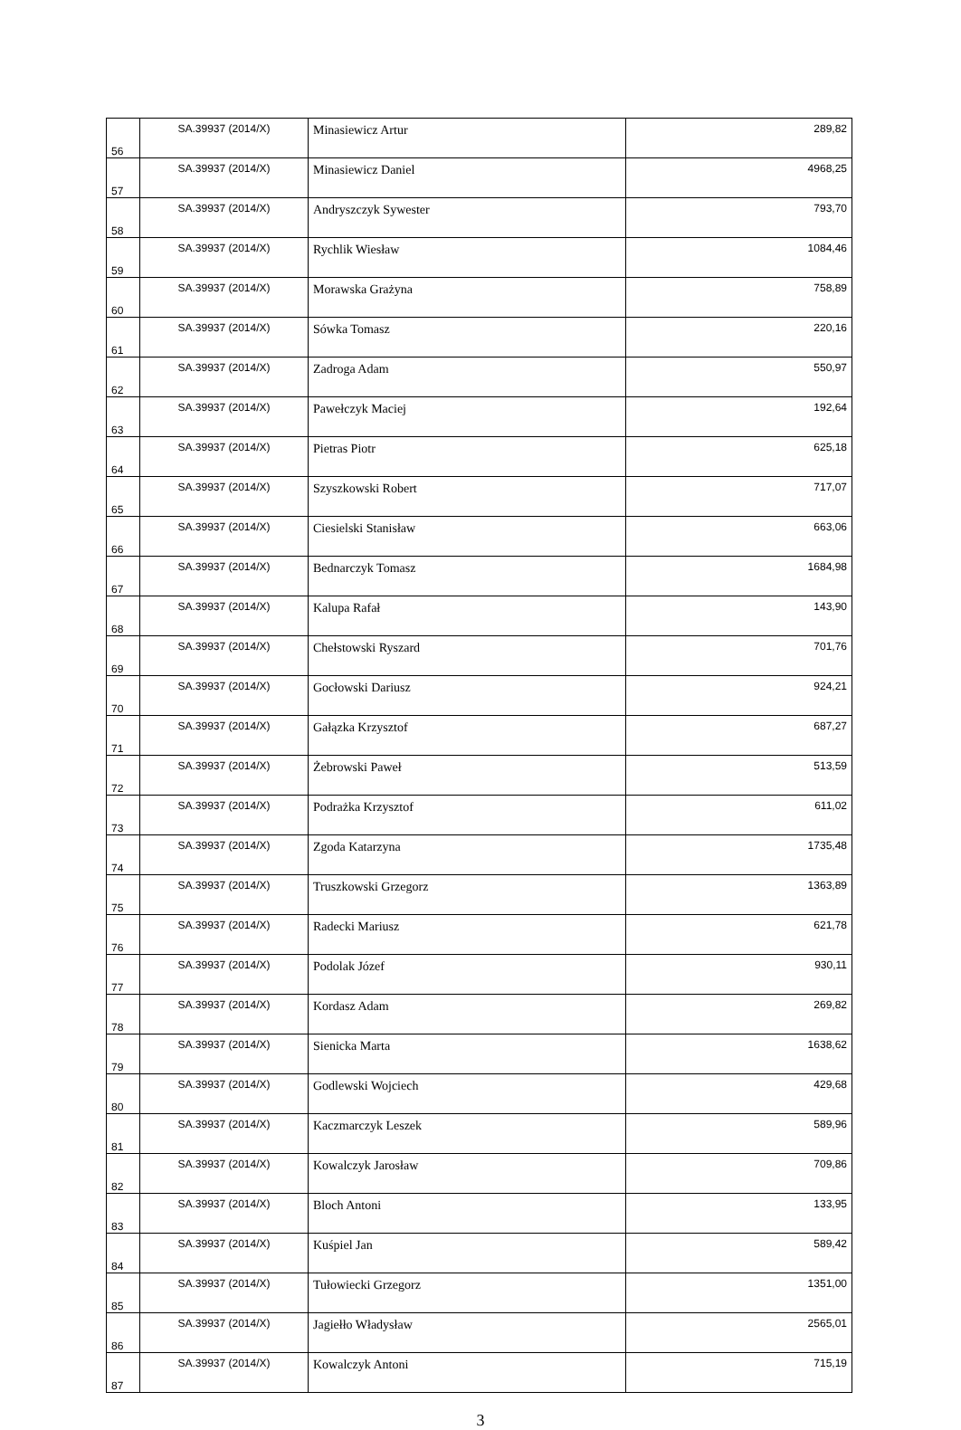| 56 | SA.39937 (2014/X) | Minasiewicz Artur | 289,82 |
| 57 | SA.39937 (2014/X) | Minasiewicz Daniel | 4968,25 |
| 58 | SA.39937 (2014/X) | Andryszczyk Sywester | 793,70 |
| 59 | SA.39937 (2014/X) | Rychlik Wiesław | 1084,46 |
| 60 | SA.39937 (2014/X) | Morawska Grażyna | 758,89 |
| 61 | SA.39937 (2014/X) | Sówka Tomasz | 220,16 |
| 62 | SA.39937 (2014/X) | Zadroga Adam | 550,97 |
| 63 | SA.39937 (2014/X) | Pawełczyk Maciej | 192,64 |
| 64 | SA.39937 (2014/X) | Pietras Piotr | 625,18 |
| 65 | SA.39937 (2014/X) | Szyszkowski Robert | 717,07 |
| 66 | SA.39937 (2014/X) | Ciesielski Stanisław | 663,06 |
| 67 | SA.39937 (2014/X) | Bednarczyk Tomasz | 1684,98 |
| 68 | SA.39937 (2014/X) | Kalupa Rafał | 143,90 |
| 69 | SA.39937 (2014/X) | Chełstowski Ryszard | 701,76 |
| 70 | SA.39937 (2014/X) | Gocłowski Dariusz | 924,21 |
| 71 | SA.39937 (2014/X) | Gałązka Krzysztof | 687,27 |
| 72 | SA.39937 (2014/X) | Żebrowski Paweł | 513,59 |
| 73 | SA.39937 (2014/X) | Podrażka Krzysztof | 611,02 |
| 74 | SA.39937 (2014/X) | Zgoda Katarzyna | 1735,48 |
| 75 | SA.39937 (2014/X) | Truszkowski Grzegorz | 1363,89 |
| 76 | SA.39937 (2014/X) | Radecki Mariusz | 621,78 |
| 77 | SA.39937 (2014/X) | Podolak Józef | 930,11 |
| 78 | SA.39937 (2014/X) | Kordasz Adam | 269,82 |
| 79 | SA.39937 (2014/X) | Sienicka Marta | 1638,62 |
| 80 | SA.39937 (2014/X) | Godlewski Wojciech | 429,68 |
| 81 | SA.39937 (2014/X) | Kaczmarczyk Leszek | 589,96 |
| 82 | SA.39937 (2014/X) | Kowalczyk Jarosław | 709,86 |
| 83 | SA.39937 (2014/X) | Bloch Antoni | 133,95 |
| 84 | SA.39937 (2014/X) | Kuśpiel Jan | 589,42 |
| 85 | SA.39937 (2014/X) | Tułowiecki Grzegorz | 1351,00 |
| 86 | SA.39937 (2014/X) | Jagiełło Władysław | 2565,01 |
| 87 | SA.39937 (2014/X) | Kowalczyk Antoni | 715,19 |
3